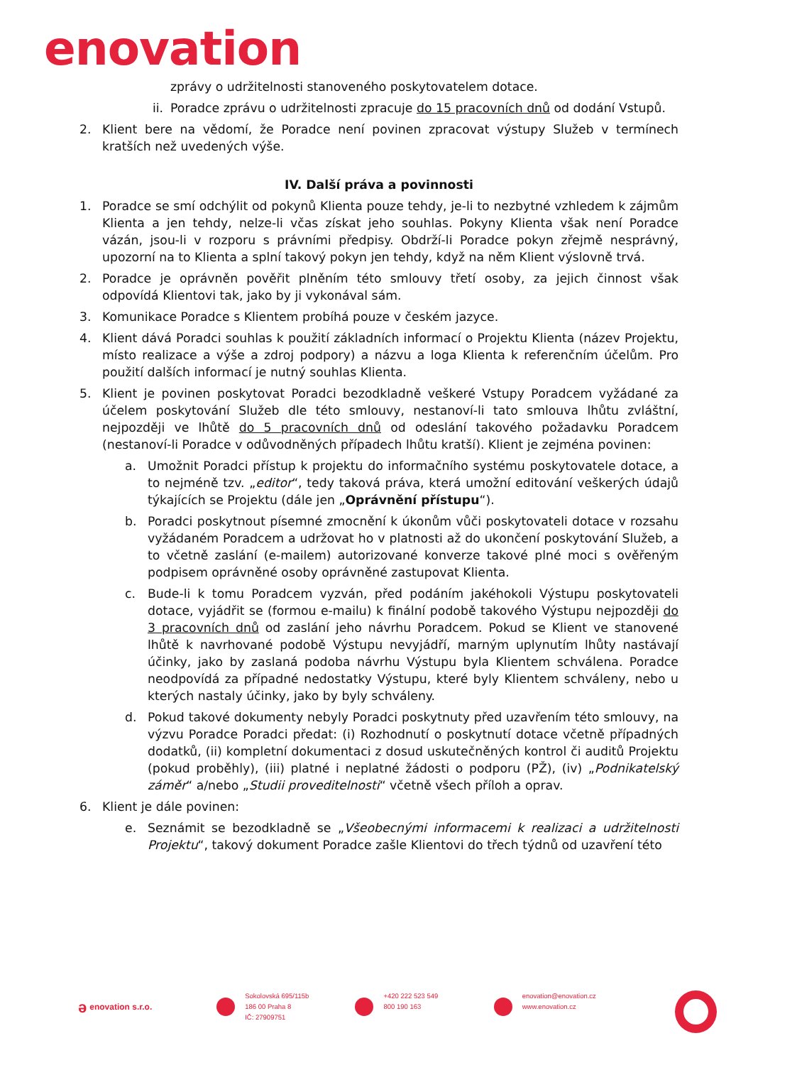enovation
zprávy o udržitelnosti stanoveného poskytovatelem dotace.
ii. Poradce zprávu o udržitelnosti zpracuje do 15 pracovních dnů od dodání Vstupů.
2. Klient bere na vědomí, že Poradce není povinen zpracovat výstupy Služeb v termínech kratších než uvedených výše.
IV. Další práva a povinnosti
1. Poradce se smí odchýlit od pokynů Klienta pouze tehdy, je-li to nezbytné vzhledem k zájmům Klienta a jen tehdy, nelze-li včas získat jeho souhlas. Pokyny Klienta však není Poradce vázán, jsou-li v rozporu s právními předpisy. Obdrží-li Poradce pokyn zřejmě nesprávný, upozorní na to Klienta a splní takový pokyn jen tehdy, když na něm Klient výslovně trvá.
2. Poradce je oprávněn pověřit plněním této smlouvy třetí osoby, za jejich činnost však odpovídá Klientovi tak, jako by ji vykonával sám.
3. Komunikace Poradce s Klientem probíhá pouze v českém jazyce.
4. Klient dává Poradci souhlas k použití základních informací o Projektu Klienta (název Projektu, místo realizace a výše a zdroj podpory) a názvu a loga Klienta k referenčním účelům. Pro použití dalších informací je nutný souhlas Klienta.
5. Klient je povinen poskytovat Poradci bezodkladně veškeré Vstupy Poradcem vyžádané za účelem poskytování Služeb dle této smlouvy, nestanoví-li tato smlouva lhůtu zvláštní, nejpozději ve lhůtě do 5 pracovních dnů od odeslání takového požadavku Poradcem (nestanoví-li Poradce v odůvodněných případech lhůtu kratší). Klient je zejména povinen:
a. Umožnit Poradci přístup k projektu do informačního systému poskytovatele dotace, a to nejméně tzv. „editor“, tedy taková práva, která umožní editování veškerých údajů týkajících se Projektu (dále jen „Oprávnění přístupu“).
b. Poradci poskytnout písemné zmocnění k úkonům vůči poskytovateli dotace v rozsahu vyžádaném Poradcem a udržovat ho v platnosti až do ukončení poskytování Služeb, a to včetně zaslání (e-mailem) autorizované konverze takové plné moci s ověřeným podpisem oprávněné osoby oprávněné zastupovat Klienta.
c. Bude-li k tomu Poradcem vyzván, před podáním jakéhokoli Výstupu poskytovateli dotace, vyjádřit se (formou e-mailu) k finální podobě takového Výstupu nejpozději do 3 pracovních dnů od zaslání jeho návrhu Poradcem. Pokud se Klient ve stanovené lhůtě k navrhované podobě Výstupu nevyjádří, marným uplynutím lhůty nastávají účinky, jako by zaslaná podoba návrhu Výstupu byla Klientem schválena. Poradce neodpovídá za případné nedostatky Výstupu, které byly Klientem schváleny, nebo u kterých nastaly účinky, jako by byly schváleny.
d. Pokud takové dokumenty nebyly Poradci poskytnuty před uzavřením této smlouvy, na výzvu Poradce Poradci předat: (i) Rozhodnutí o poskytnutí dotace včetně případných dodatků, (ii) kompletní dokumentaci z dosud uskutečněných kontrol či auditů Projektu (pokud proběhly), (iii) platné i neplatné žádosti o podporu (PŽ), (iv) „Podnikatelský záměr“ a/nebo „Studii proveditelnosti“ včetně všech příloh a oprav.
6. Klient je dále povinen:
e. Seznámit se bezodkladně se „Všeobecnými informacemi k realizaci a udržitelnosti Projektu“, takový dokument Poradce zašle Klientovi do třech týdnů od uzavření této
ə enovation s.r.o.
Sokolovská 695/115b
186 00 Praha 8
IČ: 27909751
+420 222 523 549
800 190 163
enovation@enovation.cz
www.enovation.cz